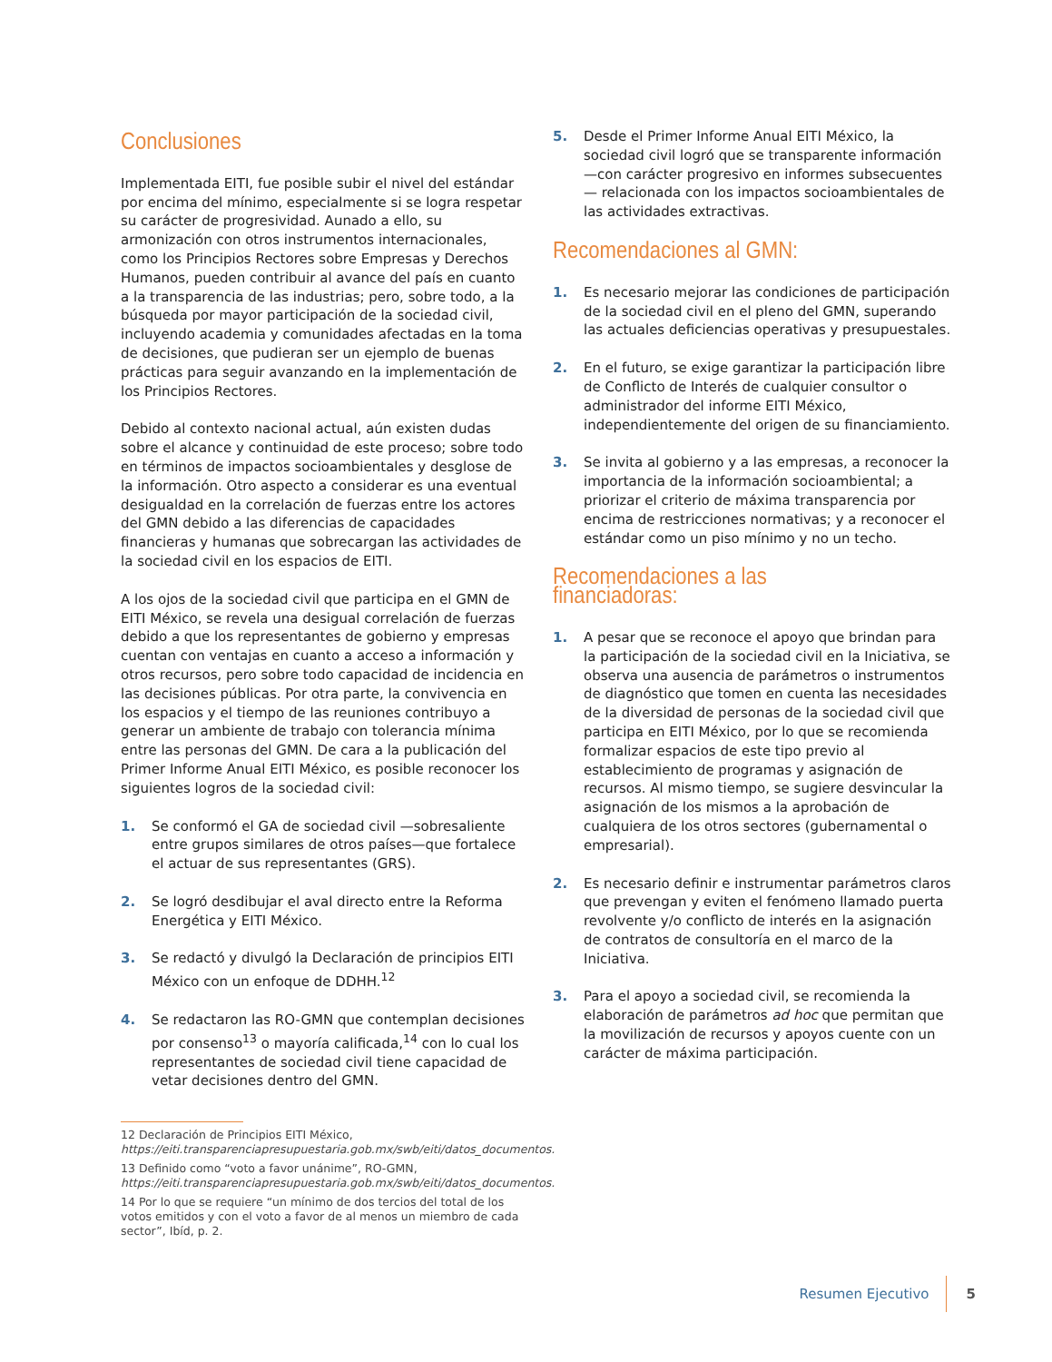Conclusiones
Implementada EITI, fue posible subir el nivel del estándar por encima del mínimo, especialmente si se logra respetar su carácter de progresividad. Aunado a ello, su armonización con otros instrumentos internacionales, como los Principios Rectores sobre Empresas y Derechos Humanos, pueden contribuir al avance del país en cuanto a la transparencia de las industrias; pero, sobre todo, a la búsqueda por mayor participación de la sociedad civil, incluyendo academia y comunidades afectadas en la toma de decisiones, que pudieran ser un ejemplo de buenas prácticas para seguir avanzando en la implementación de los Principios Rectores.
Debido al contexto nacional actual, aún existen dudas sobre el alcance y continuidad de este proceso; sobre todo en términos de impactos socioambientales y desglose de la información. Otro aspecto a considerar es una eventual desigualdad en la correlación de fuerzas entre los actores del GMN debido a las diferencias de capacidades financieras y humanas que sobrecargan las actividades de la sociedad civil en los espacios de EITI.
A los ojos de la sociedad civil que participa en el GMN de EITI México, se revela una desigual correlación de fuerzas debido a que los representantes de gobierno y empresas cuentan con ventajas en cuanto a acceso a información y otros recursos, pero sobre todo capacidad de incidencia en las decisiones públicas. Por otra parte, la convivencia en los espacios y el tiempo de las reuniones contribuyo a generar un ambiente de trabajo con tolerancia mínima entre las personas del GMN. De cara a la publicación del Primer Informe Anual EITI México, es posible reconocer los siguientes logros de la sociedad civil:
1. Se conformó el GA de sociedad civil —sobresaliente entre grupos similares de otros países—que fortalece el actuar de sus representantes (GRS).
2. Se logró desdibujar el aval directo entre la Reforma Energética y EITI México.
3. Se redactó y divulgó la Declaración de principios EITI México con un enfoque de DDHH.<sup>12</sup>
4. Se redactaron las RO-GMN que contemplan decisiones por consenso<sup>13</sup> o mayoría calificada,<sup>14</sup> con lo cual los representantes de sociedad civil tiene capacidad de vetar decisiones dentro del GMN.
5. Desde el Primer Informe Anual EITI México, la sociedad civil logró que se transparente información —con carácter progresivo en informes subsecuentes— relacionada con los impactos socioambientales de las actividades extractivas.
Recomendaciones al GMN:
1. Es necesario mejorar las condiciones de participación de la sociedad civil en el pleno del GMN, superando las actuales deficiencias operativas y presupuestales.
2. En el futuro, se exige garantizar la participación libre de Conflicto de Interés de cualquier consultor o administrador del informe EITI México, independientemente del origen de su financiamiento.
3. Se invita al gobierno y a las empresas, a reconocer la importancia de la información socioambiental; a priorizar el criterio de máxima transparencia por encima de restricciones normativas; y a reconocer el estándar como un piso mínimo y no un techo.
Recomendaciones a las financiadoras:
1. A pesar que se reconoce el apoyo que brindan para la participación de la sociedad civil en la Iniciativa, se observa una ausencia de parámetros o instrumentos de diagnóstico que tomen en cuenta las necesidades de la diversidad de personas de la sociedad civil que participa en EITI México, por lo que se recomienda formalizar espacios de este tipo previo al establecimiento de programas y asignación de recursos. Al mismo tiempo, se sugiere desvincular la asignación de los mismos a la aprobación de cualquiera de los otros sectores (gubernamental o empresarial).
2. Es necesario definir e instrumentar parámetros claros que prevengan y eviten el fenómeno llamado puerta revolvente y/o conflicto de interés en la asignación de contratos de consultoría en el marco de la Iniciativa.
3. Para el apoyo a sociedad civil, se recomienda la elaboración de parámetros ad hoc que permitan que la movilización de recursos y apoyos cuente con un carácter de máxima participación.
12 Declaración de Principios EITI México, https://eiti.transparenciapresupuestaria.gob.mx/swb/eiti/datos_documentos.
13 Definido como “voto a favor unánime”, RO-GMN, https://eiti.transparenciapresupuestaria.gob.mx/swb/eiti/datos_documentos.
14 Por lo que se requiere “un mínimo de dos tercios del total de los votos emitidos y con el voto a favor de al menos un miembro de cada sector”, Ibíd, p. 2.
Resumen Ejecutivo 5